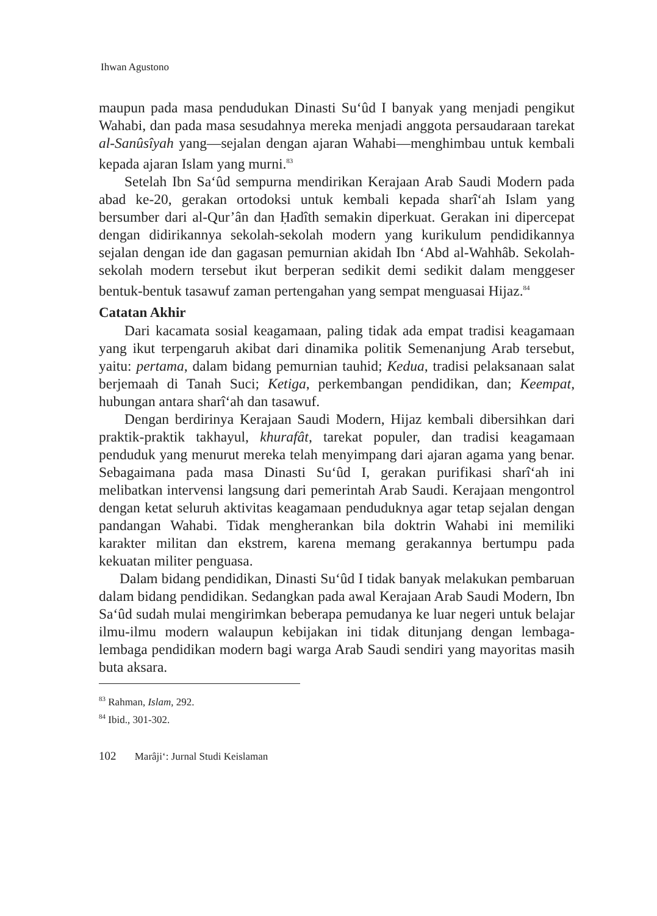Ihwan Agustono
maupun pada masa pendudukan Dinasti Su‘ûd I banyak yang menjadi pengikut Wahabi, dan pada masa sesudahnya mereka menjadi anggota persaudaraan tarekat al-Sanûsîyah yang—sejalan dengan ajaran Wahabi—menghimbau untuk kembali kepada ajaran Islam yang murni.<sup>83</sup>
Setelah Ibn Sa‘ûd sempurna mendirikan Kerajaan Arab Saudi Modern pada abad ke-20, gerakan ortodoksi untuk kembali kepada sharî‘ah Islam yang bersumber dari al-Qur’ân dan Ḥadîth semakin diperkuat. Gerakan ini dipercepat dengan didirikannya sekolah-sekolah modern yang kurikulum pendidikannya sejalan dengan ide dan gagasan pemurnian akidah Ibn ‘Abd al-Wahhâb. Sekolah-sekolah modern tersebut ikut berperan sedikit demi sedikit dalam menggeser bentuk-bentuk tasawuf zaman pertengahan yang sempat menguasai Hijaz.<sup>84</sup>
Catatan Akhir
Dari kacamata sosial keagamaan, paling tidak ada empat tradisi keagamaan yang ikut terpengaruh akibat dari dinamika politik Semenanjung Arab tersebut, yaitu: pertama, dalam bidang pemurnian tauhid; Kedua, tradisi pelaksanaan salat berjemaah di Tanah Suci; Ketiga, perkembangan pendidikan, dan; Keempat, hubungan antara sharî‘ah dan tasawuf.
Dengan berdirinya Kerajaan Saudi Modern, Hijaz kembali dibersihkan dari praktik-praktik takhayul, khurafât, tarekat populer, dan tradisi keagamaan penduduk yang menurut mereka telah menyimpang dari ajaran agama yang benar. Sebagaimana pada masa Dinasti Su‘ûd I, gerakan purifikasi sharî‘ah ini melibatkan intervensi langsung dari pemerintah Arab Saudi. Kerajaan mengontrol dengan ketat seluruh aktivitas keagamaan penduduknya agar tetap sejalan dengan pandangan Wahabi. Tidak mengherankan bila doktrin Wahabi ini memiliki karakter militan dan ekstrem, karena memang gerakannya bertumpu pada kekuatan militer penguasa.
Dalam bidang pendidikan, Dinasti Su‘ûd I tidak banyak melakukan pembaruan dalam bidang pendidikan. Sedangkan pada awal Kerajaan Arab Saudi Modern, Ibn Sa‘ûd sudah mulai mengirimkan beberapa pemudanya ke luar negeri untuk belajar ilmu-ilmu modern walaupun kebijakan ini tidak ditunjang dengan lembaga-lembaga pendidikan modern bagi warga Arab Saudi sendiri yang mayoritas masih buta aksara.
<sup>83</sup> Rahman, Islam, 292.
<sup>84</sup> Ibid., 301-302.
102 Marâji‘: Jurnal Studi Keislaman